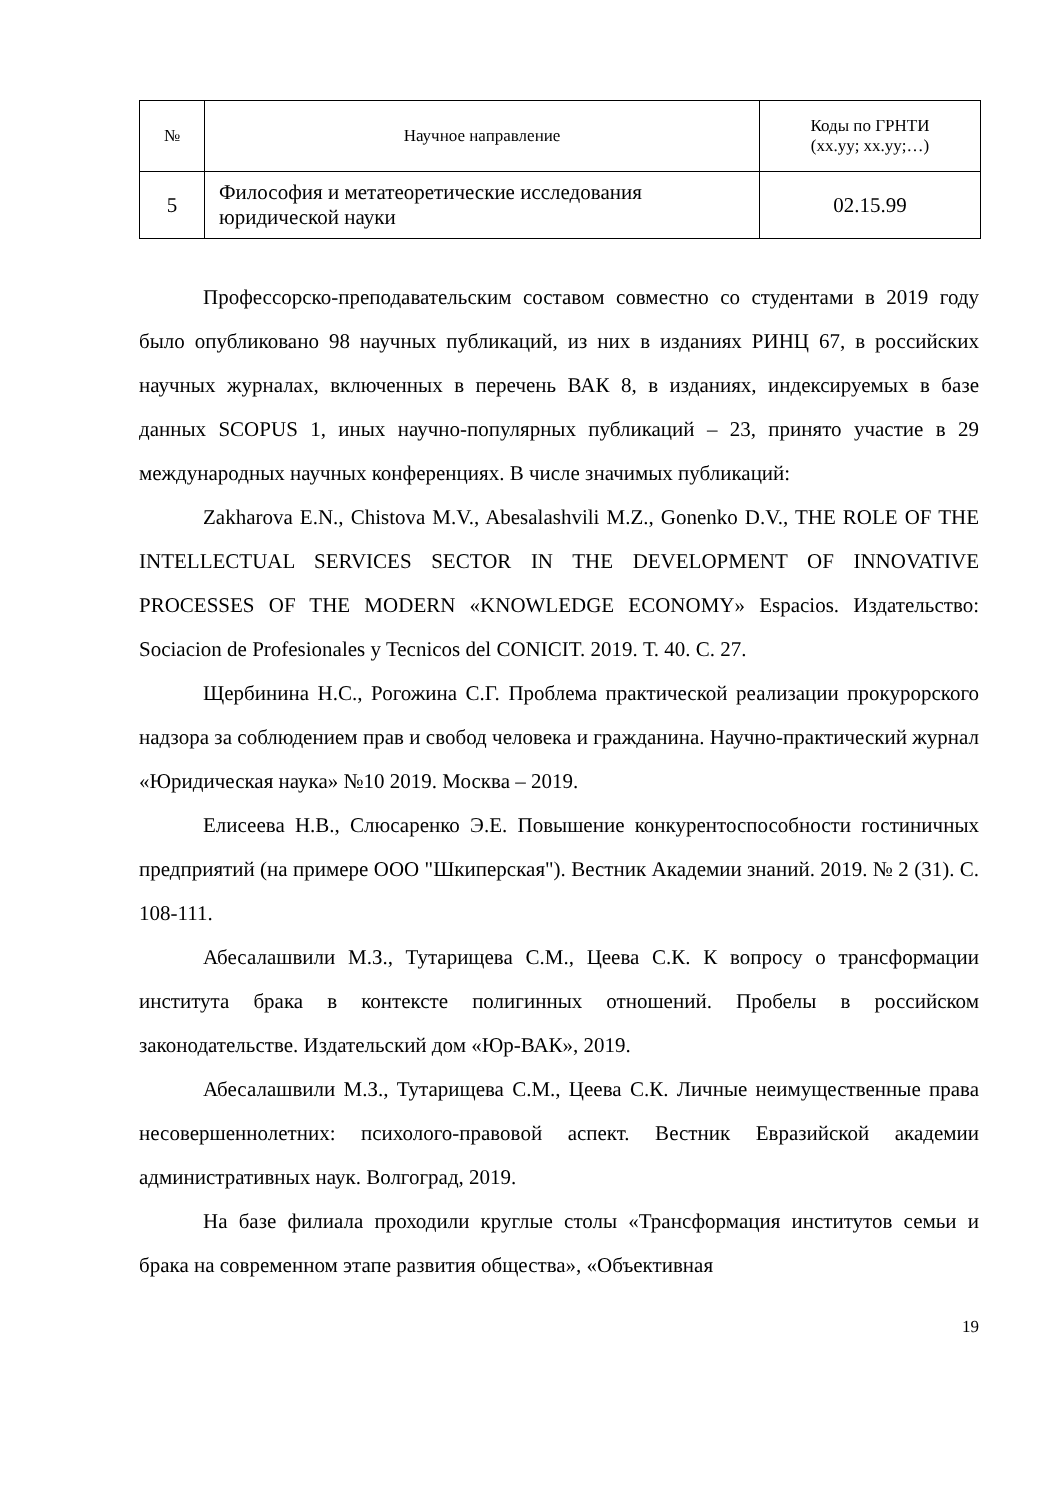| № | Научное направление | Коды по ГРНТИ (xx.yy; xx.yy;…) |
| --- | --- | --- |
| 5 | Философия и метатеоретические исследования юридической науки | 02.15.99 |
Профессорско-преподавательским составом совместно со студентами в 2019 году было опубликовано 98 научных публикаций, из них в изданиях РИНЦ 67, в российских научных журналах, включенных в перечень ВАК 8, в изданиях, индексируемых в базе данных SCOPUS 1, иных научно-популярных публикаций – 23, принято участие в 29 международных научных конференциях. В числе значимых публикаций:
Zakharova E.N., Chistova M.V., Abesalashvili M.Z., Gonenko D.V., THE ROLE OF THE INTELLECTUAL SERVICES SECTOR IN THE DEVELOPMENT OF INNOVATIVE PROCESSES OF THE MODERN «KNOWLEDGE ECONOMY» Espacios. Издательство: Sociacion de Profesionales y Tecnicos del CONICIT. 2019. Т. 40. С. 27.
Щербинина Н.С., Рогожина С.Г. Проблема практической реализации прокурорского надзора за соблюдением прав и свобод человека и гражданина. Научно-практический журнал «Юридическая наука» №10 2019. Москва – 2019.
Елисеева Н.В., Слюсаренко Э.Е. Повышение конкурентоспособности гостиничных предприятий (на примере ООО "Шкиперская"). Вестник Академии знаний. 2019. № 2 (31). С. 108-111.
Абесалашвили М.З., Тутарищева С.М., Цеева С.К. К вопросу о трансформации института брака в контексте полигинных отношений. Пробелы в российском законодательстве. Издательский дом «Юр-ВАК», 2019.
Абесалашвили М.З., Тутарищева С.М., Цеева С.К. Личные неимущественные права несовершеннолетних: психолого-правовой аспект. Вестник Евразийской академии административных наук. Волгоград, 2019.
На базе филиала проходили круглые столы «Трансформация институтов семьи и брака на современном этапе развития общества», «Объективная
19